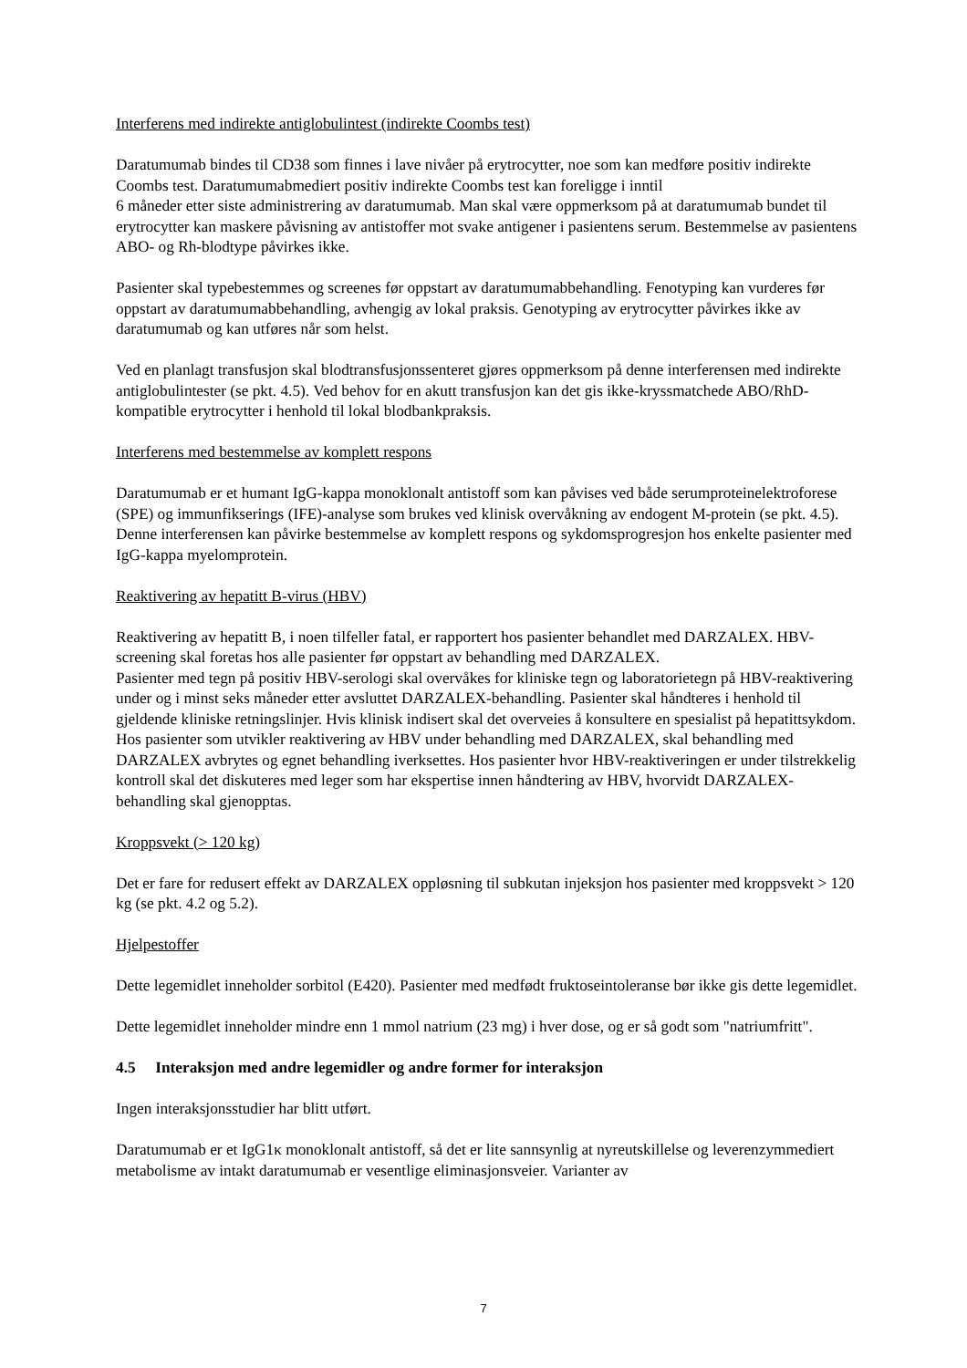Interferens med indirekte antiglobulintest (indirekte Coombs test)
Daratumumab bindes til CD38 som finnes i lave nivåer på erytrocytter, noe som kan medføre positiv indirekte Coombs test. Daratumumabmediert positiv indirekte Coombs test kan foreligge i inntil
6 måneder etter siste administrering av daratumumab. Man skal være oppmerksom på at daratumumab bundet til erytrocytter kan maskere påvisning av antistoffer mot svake antigener i pasientens serum. Bestemmelse av pasientens ABO- og Rh-blodtype påvirkes ikke.
Pasienter skal typebestemmes og screenes før oppstart av daratumumabbehandling. Fenotyping kan vurderes før oppstart av daratumumabbehandling, avhengig av lokal praksis. Genotyping av erytrocytter påvirkes ikke av daratumumab og kan utføres når som helst.
Ved en planlagt transfusjon skal blodtransfusjonssenteret gjøres oppmerksom på denne interferensen med indirekte antiglobulintester (se pkt. 4.5). Ved behov for en akutt transfusjon kan det gis ikke-kryssmatchede ABO/RhD-kompatible erytrocytter i henhold til lokal blodbankpraksis.
Interferens med bestemmelse av komplett respons
Daratumumab er et humant IgG-kappa monoklonalt antistoff som kan påvises ved både serumproteinelektroforese (SPE) og immunfikserings (IFE)-analyse som brukes ved klinisk overvåkning av endogent M-protein (se pkt. 4.5). Denne interferensen kan påvirke bestemmelse av komplett respons og sykdomsprogresjon hos enkelte pasienter med IgG-kappa myelomprotein.
Reaktivering av hepatitt B-virus (HBV)
Reaktivering av hepatitt B, i noen tilfeller fatal, er rapportert hos pasienter behandlet med DARZALEX. HBV-screening skal foretas hos alle pasienter før oppstart av behandling med DARZALEX.
Pasienter med tegn på positiv HBV-serologi skal overvåkes for kliniske tegn og laboratorietegn på HBV-reaktivering under og i minst seks måneder etter avsluttet DARZALEX-behandling. Pasienter skal håndteres i henhold til gjeldende kliniske retningslinjer. Hvis klinisk indisert skal det overveies å konsultere en spesialist på hepatittsykdom.
Hos pasienter som utvikler reaktivering av HBV under behandling med DARZALEX, skal behandling med DARZALEX avbrytes og egnet behandling iverksettes. Hos pasienter hvor HBV-reaktiveringen er under tilstrekkelig kontroll skal det diskuteres med leger som har ekspertise innen håndtering av HBV, hvorvidt DARZALEX-behandling skal gjenopptas.
Kroppsvekt (> 120 kg)
Det er fare for redusert effekt av DARZALEX oppløsning til subkutan injeksjon hos pasienter med kroppsvekt > 120 kg (se pkt. 4.2 og 5.2).
Hjelpestoffer
Dette legemidlet inneholder sorbitol (E420). Pasienter med medfødt fruktoseintoleranse bør ikke gis dette legemidlet.
Dette legemidlet inneholder mindre enn 1 mmol natrium (23 mg) i hver dose, og er så godt som "natriumfritt".
4.5 Interaksjon med andre legemidler og andre former for interaksjon
Ingen interaksjonsstudier har blitt utført.
Daratumumab er et IgG1κ monoklonalt antistoff, så det er lite sannsynlig at nyreutskillelse og leverenzymmediert metabolisme av intakt daratumumab er vesentlige eliminasjonsveier. Varianter av
7